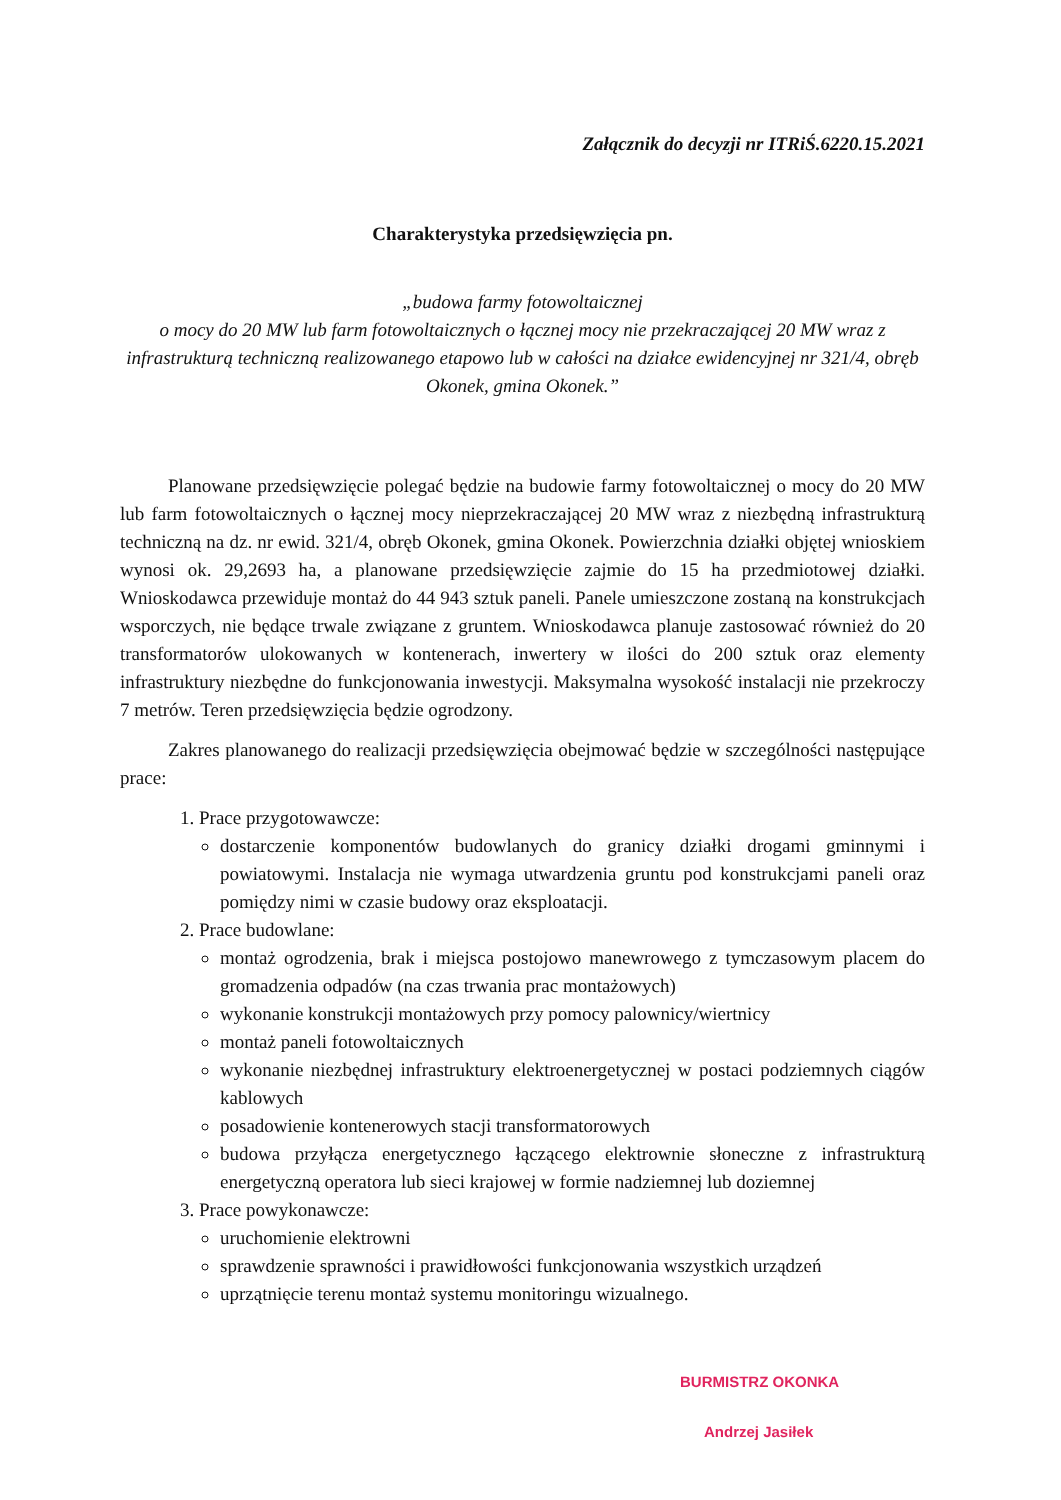Załącznik do decyzji nr ITRiŚ.6220.15.2021
Charakterystyka przedsięwzięcia pn.
„budowa farmy fotowoltaicznej
o mocy do 20 MW lub farm fotowoltaicznych o łącznej mocy nie przekraczającej 20 MW wraz z infrastrukturą techniczną realizowanego etapowo lub w całości na działce ewidencyjnej nr 321/4, obręb Okonek, gmina Okonek.”
Planowane przedsięwzięcie polegać będzie na budowie farmy fotowoltaicznej o mocy do 20 MW lub farm fotowoltaicznych o łącznej mocy nieprzekraczającej 20 MW wraz z niezbędną infrastrukturą techniczną na dz. nr ewid. 321/4, obręb Okonek, gmina Okonek. Powierzchnia działki objętej wnioskiem wynosi ok. 29,2693 ha, a planowane przedsięwzięcie zajmie do 15 ha przedmiotowej działki. Wnioskodawca przewiduje montaż do 44 943 sztuk paneli. Panele umieszczone zostaną na konstrukcjach wsporczych, nie będące trwale związane z gruntem. Wnioskodawca planuje zastosować również do 20 transformatorów ulokowanych w kontenerach, inwertery w ilości do 200 sztuk oraz elementy infrastruktury niezbędne do funkcjonowania inwestycji. Maksymalna wysokość instalacji nie przekroczy 7 metrów. Teren przedsięwzięcia będzie ogrodzony.
Zakres planowanego do realizacji przedsięwzięcia obejmować będzie w szczególności następujące prace:
1. Prace przygotowawcze:
dostarczenie komponentów budowlanych do granicy działki drogami gminnymi i powiatowymi. Instalacja nie wymaga utwardzenia gruntu pod konstrukcjami paneli oraz pomiędzy nimi w czasie budowy oraz eksploatacji.
2. Prace budowlane:
montaż ogrodzenia, brak i miejsca postojowo manewrowego z tymczasowym placem do gromadzenia odpadów (na czas trwania prac montażowych)
wykonanie konstrukcji montażowych przy pomocy palownicy/wiertnicy
montaż paneli fotowoltaicznych
wykonanie niezbędnej infrastruktury elektroenergetycznej w postaci podziemnych ciągów kablowych
posadowienie kontenerowych stacji transformatorowych
budowa przyłącza energetycznego łączącego elektrownie słoneczne z infrastrukturą energetyczną operatora lub sieci krajowej w formie nadziemnej lub doziemnej
3. Prace powykonawcze:
uruchomienie elektrowni
sprawdzenie sprawności i prawidłowości funkcjonowania wszystkich urządzeń
uprzątnięcie terenu montaż systemu monitoringu wizualnego.
BURMISTRZ OKONKA
Andrzej Jasiłek